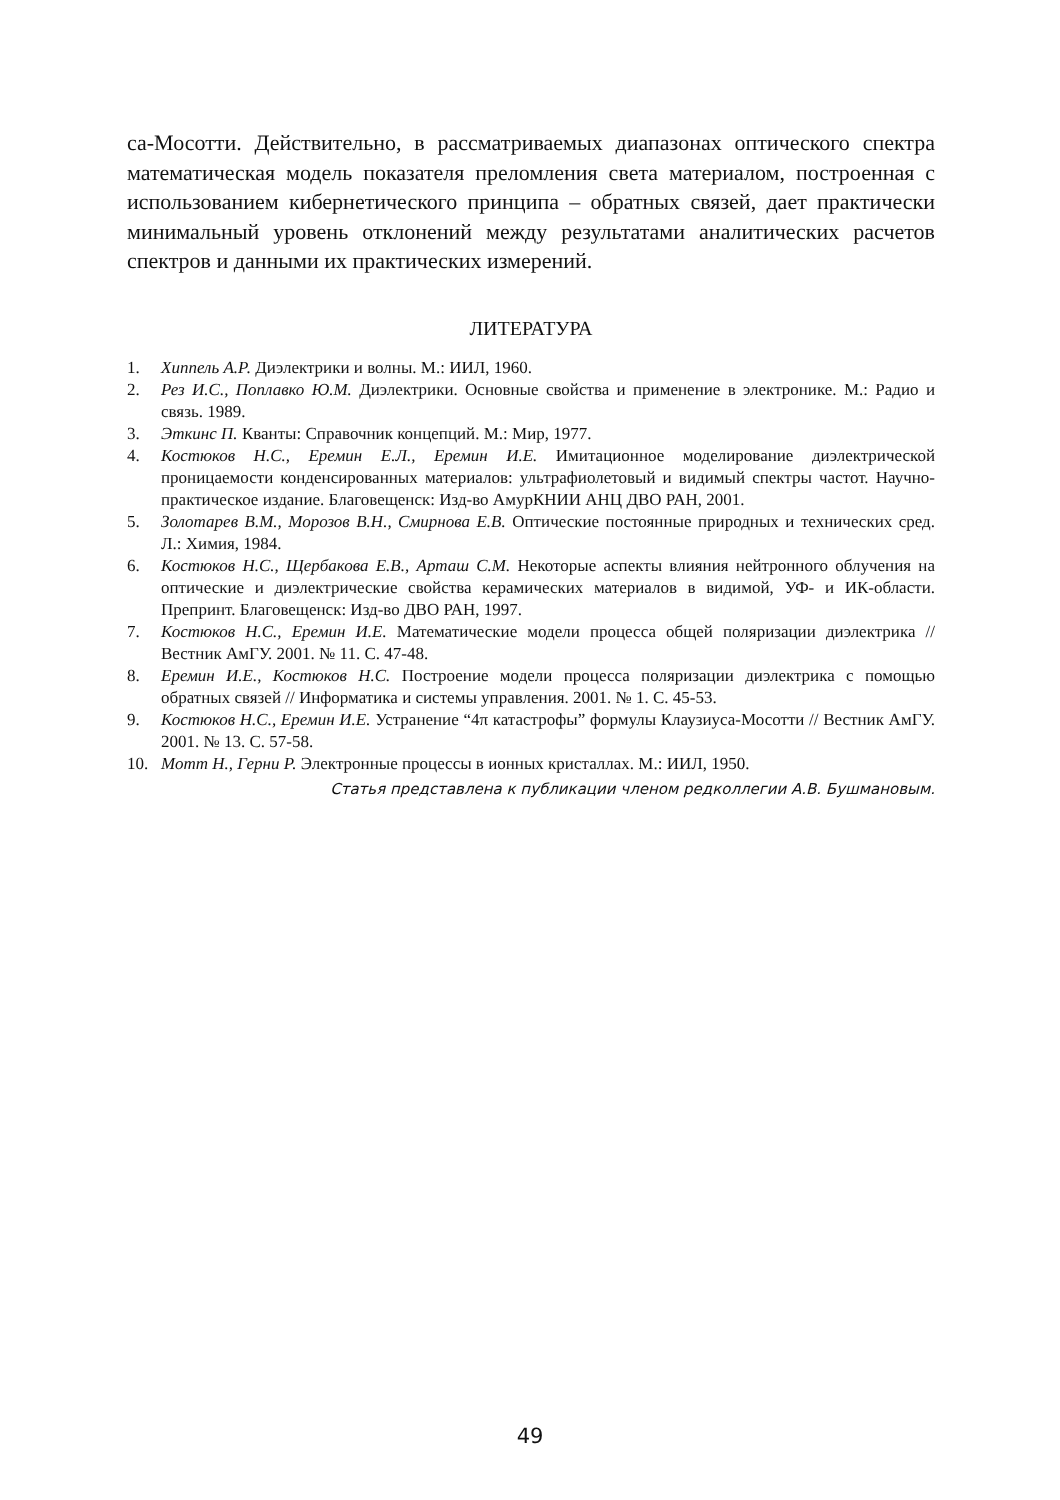са-Мосотти. Действительно, в рассматриваемых диапазонах оптического спектра математическая модель показателя преломления света материалом, построенная с использованием кибернетического принципа – обратных связей, дает практически минимальный уровень отклонений между результатами аналитических расчетов спектров и данными их практических измерений.
ЛИТЕРАТУРА
1. Хиппель А.Р. Диэлектрики и волны. М.: ИИЛ, 1960.
2. Рез И.С., Поплавко Ю.М. Диэлектрики. Основные свойства и применение в электронике. М.: Радио и связь. 1989.
3. Эткинс П. Кванты: Справочник концепций. М.: Мир, 1977.
4. Костюков Н.С., Еремин Е.Л., Еремин И.Е. Имитационное моделирование диэлектрической проницаемости конденсированных материалов: ультрафиолетовый и видимый спектры частот. Научно-практическое издание. Благовещенск: Изд-во АмурКНИИ АНЦ ДВО РАН, 2001.
5. Золотарев В.М., Морозов В.Н., Смирнова Е.В. Оптические постоянные природных и технических сред. Л.: Химия, 1984.
6. Костюков Н.С., Щербакова Е.В., Арташ С.М. Некоторые аспекты влияния нейтронного облучения на оптические и диэлектрические свойства керамических материалов в видимой, УФ- и ИК-области. Препринт. Благовещенск: Изд-во ДВО РАН, 1997.
7. Костюков Н.С., Еремин И.Е. Математические модели процесса общей поляризации диэлектрика // Вестник АмГУ. 2001. № 11. С. 47-48.
8. Еремин И.Е., Костюков Н.С. Построение модели процесса поляризации диэлектрика с помощью обратных связей // Информатика и системы управления. 2001. № 1. С. 45-53.
9. Костюков Н.С., Еремин И.Е. Устранение “4π катастрофы” формулы Клаузиуса-Мосотти // Вестник АмГУ. 2001. № 13. С. 57-58.
10. Мотт Н., Герни Р. Электронные процессы в ионных кристаллах. М.: ИИЛ, 1950.
Статья представлена к публикации членом редколлегии А.В. Бушмановым.
49